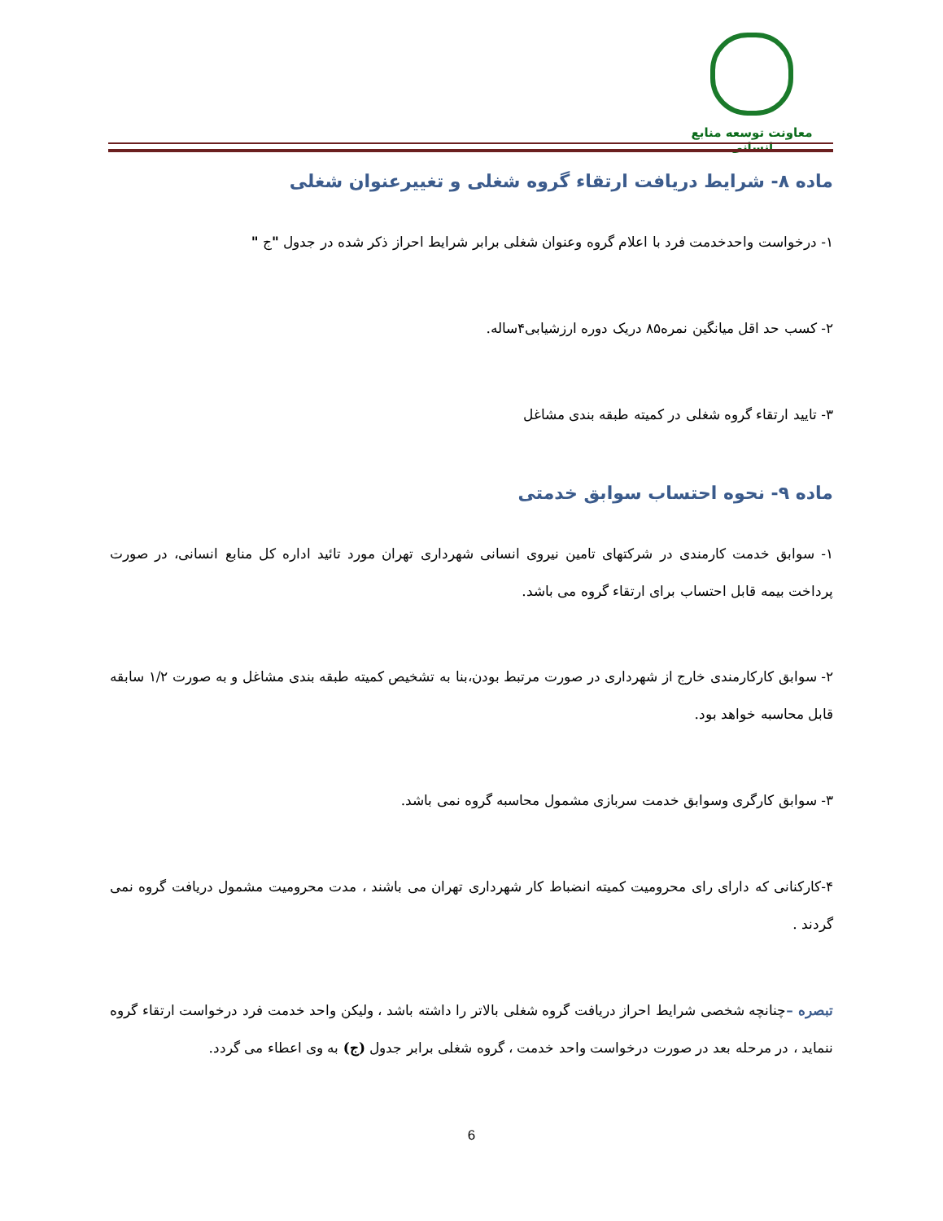معاونت توسعه منابع انسانی
ماده ۸- شرایط دریافت ارتقاء گروه شغلی و تغییرعنوان شغلی
۱- درخواست واحدخدمت فرد با اعلام گروه وعنوان شغلی برابر شرایط احراز ذکر شده در جدول "ج "
۲- کسب حد اقل میانگین نمره۸۵ دریک دوره ارزشیابی۴ساله.
۳- تایید ارتقاء گروه شغلی در کمیته طبقه بندی مشاغل
ماده ۹- نحوه احتساب سوابق خدمتی
۱- سوابق خدمت کارمندی در شرکتهای تامین نیروی انسانی شهرداری تهران مورد تائید اداره کل منابع انسانی، در صورت پرداخت بیمه قابل احتساب برای ارتقاء گروه می باشد.
۲- سوابق کارکارمندی خارج از شهرداری در صورت مرتبط بودن،بنا به تشخیص کمیته طبقه بندی مشاغل و به صورت ۱/۲ سابقه قابل محاسبه خواهد بود.
۳- سوابق کارگری وسوابق خدمت سربازی مشمول محاسبه گروه نمی باشد.
۴-کارکنانی که دارای رای محرومیت کمیته انضباط کار شهرداری تهران می باشند ، مدت محرومیت مشمول دریافت گروه نمی گردند .
تبصره –چنانچه شخصی شرایط احراز دریافت گروه شغلی بالاتر را داشته باشد ، ولیکن واحد خدمت فرد درخواست ارتقاء گروه ننماید ، در مرحله بعد در صورت درخواست واحد خدمت ، گروه شغلی برابر جدول (ج) به وی اعطاء می گردد.
6